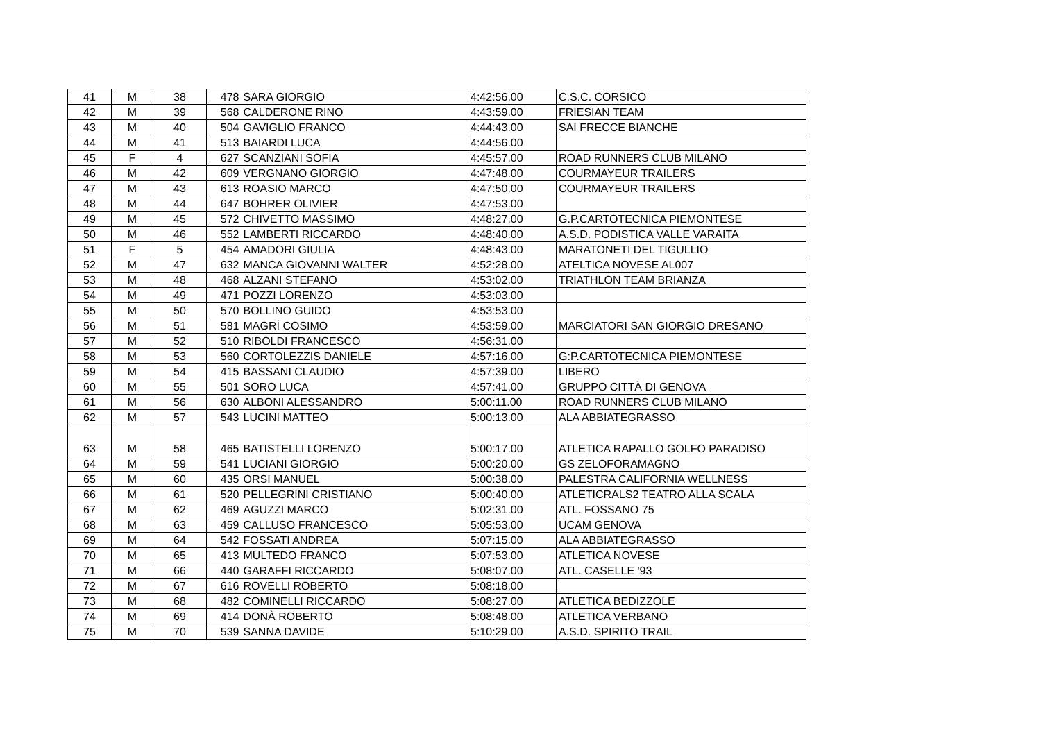| 41 | M | 38 | 478 | SARA GIORGIO | 4:42:56.00 | C.S.C. CORSICO |
| 42 | M | 39 | 568 | CALDERONE RINO | 4:43:59.00 | FRIESIAN TEAM |
| 43 | M | 40 | 504 | GAVIGLIO FRANCO | 4:44:43.00 | SAI FRECCE BIANCHE |
| 44 | M | 41 | 513 | BAIARDI LUCA | 4:44:56.00 | |
| 45 | F | 4 | 627 | SCANZIANI SOFIA | 4:45:57.00 | ROAD RUNNERS CLUB MILANO |
| 46 | M | 42 | 609 | VERGNANO GIORGIO | 4:47:48.00 | COURMAYEUR TRAILERS |
| 47 | M | 43 | 613 | ROASIO MARCO | 4:47:50.00 | COURMAYEUR TRAILERS |
| 48 | M | 44 | 647 | BOHRER OLIVIER | 4:47:53.00 | |
| 49 | M | 45 | 572 | CHIVETTO MASSIMO | 4:48:27.00 | G.P.CARTOTECNICA PIEMONTESE |
| 50 | M | 46 | 552 | LAMBERTI RICCARDO | 4:48:40.00 | A.S.D. PODISTICA VALLE VARAITA |
| 51 | F | 5 | 454 | AMADORI GIULIA | 4:48:43.00 | MARATONETI DEL TIGULLIO |
| 52 | M | 47 | 632 | MANCA GIOVANNI WALTER | 4:52:28.00 | ATELTICA NOVESE AL007 |
| 53 | M | 48 | 468 | ALZANI STEFANO | 4:53:02.00 | TRIATHLON TEAM BRIANZA |
| 54 | M | 49 | 471 | POZZI LORENZO | 4:53:03.00 | |
| 55 | M | 50 | 570 | BOLLINO GUIDO | 4:53:53.00 | |
| 56 | M | 51 | 581 | MAGRÌ COSIMO | 4:53:59.00 | MARCIATORI SAN GIORGIO DRESANO |
| 57 | M | 52 | 510 | RIBOLDI FRANCESCO | 4:56:31.00 | |
| 58 | M | 53 | 560 | CORTOLEZZIS DANIELE | 4:57:16.00 | G:P.CARTOTECNICA PIEMONTESE |
| 59 | M | 54 | 415 | BASSANI CLAUDIO | 4:57:39.00 | LIBERO |
| 60 | M | 55 | 501 | SORO LUCA | 4:57:41.00 | GRUPPO CITTÀ DI GENOVA |
| 61 | M | 56 | 630 | ALBONI ALESSANDRO | 5:00:11.00 | ROAD RUNNERS CLUB MILANO |
| 62 | M | 57 | 543 | LUCINI MATTEO | 5:00:13.00 | ALA ABBIATEGRASSO |
| 63 | M | 58 | 465 | BATISTELLI LORENZO | 5:00:17.00 | ATLETICA RAPALLO GOLFO PARADISO |
| 64 | M | 59 | 541 | LUCIANI GIORGIO | 5:00:20.00 | GS ZELOFORAMAGNO |
| 65 | M | 60 | 435 | ORSI MANUEL | 5:00:38.00 | PALESTRA CALIFORNIA WELLNESS |
| 66 | M | 61 | 520 | PELLEGRINI CRISTIANO | 5:00:40.00 | ATLETICRALS2 TEATRO ALLA SCALA |
| 67 | M | 62 | 469 | AGUZZI MARCO | 5:02:31.00 | ATL. FOSSANO 75 |
| 68 | M | 63 | 459 | CALLUSO FRANCESCO | 5:05:53.00 | UCAM GENOVA |
| 69 | M | 64 | 542 | FOSSATI ANDREA | 5:07:15.00 | ALA ABBIATEGRASSO |
| 70 | M | 65 | 413 | MULTEDO FRANCO | 5:07:53.00 | ATLETICA NOVESE |
| 71 | M | 66 | 440 | GARAFFI RICCARDO | 5:08:07.00 | ATL. CASELLE '93 |
| 72 | M | 67 | 616 | ROVELLI ROBERTO | 5:08:18.00 | |
| 73 | M | 68 | 482 | COMINELLI RICCARDO | 5:08:27.00 | ATLETICA BEDIZZOLE |
| 74 | M | 69 | 414 | DONÀ ROBERTO | 5:08:48.00 | ATLETICA VERBANO |
| 75 | M | 70 | 539 | SANNA DAVIDE | 5:10:29.00 | A.S.D. SPIRITO TRAIL |